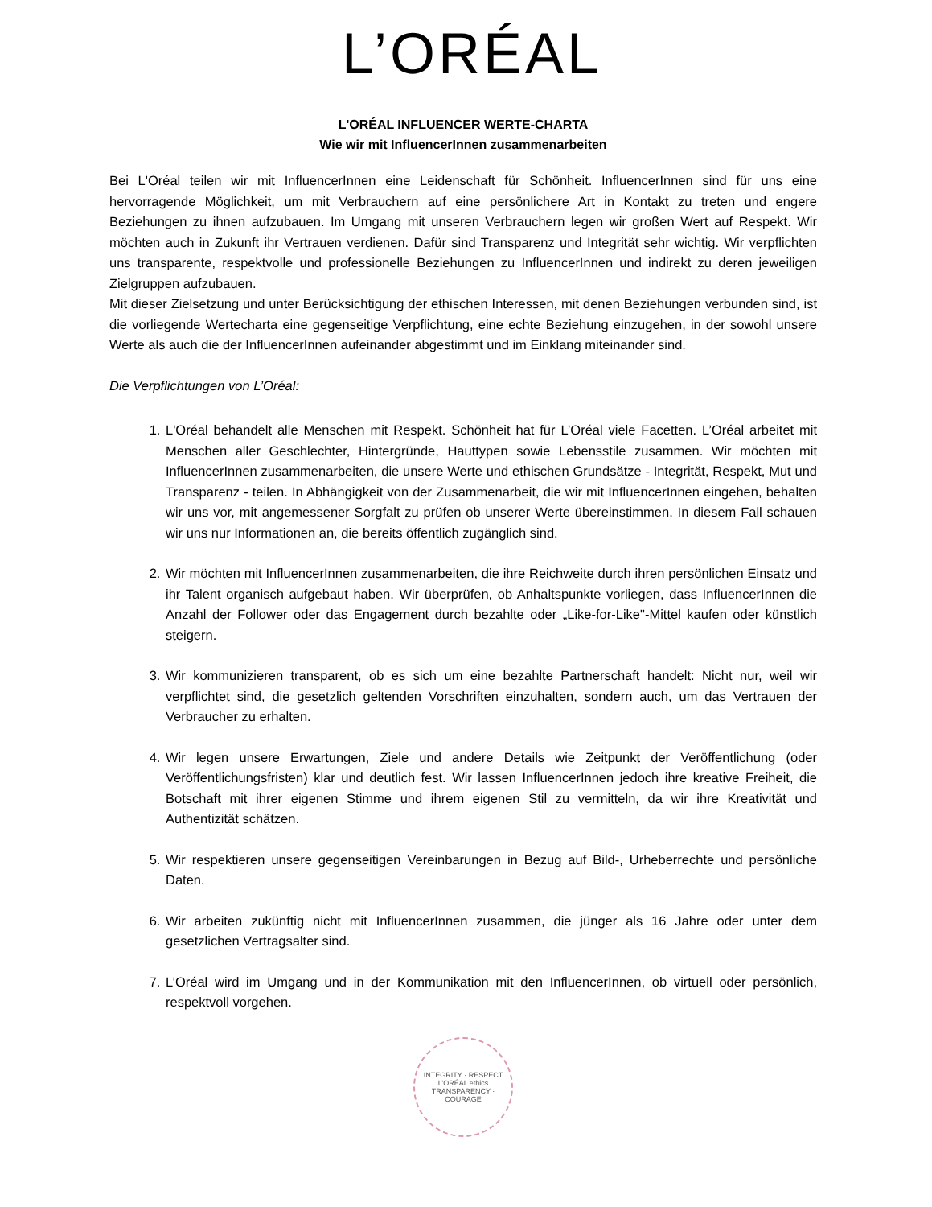L’ORÉAL
L'ORÉAL INFLUENCER WERTE-CHARTA
Wie wir mit InfluencerInnen zusammenarbeiten
Bei L'Oréal teilen wir mit InfluencerInnen eine Leidenschaft für Schönheit. InfluencerInnen sind für uns eine hervorragende Möglichkeit, um mit Verbrauchern auf eine persönlichere Art in Kontakt zu treten und engere Beziehungen zu ihnen aufzubauen. Im Umgang mit unseren Verbrauchern legen wir großen Wert auf Respekt. Wir möchten auch in Zukunft ihr Vertrauen verdienen. Dafür sind Transparenz und Integrität sehr wichtig. Wir verpflichten uns transparente, respektvolle und professionelle Beziehungen zu InfluencerInnen und indirekt zu deren jeweiligen Zielgruppen aufzubauen.
Mit dieser Zielsetzung und unter Berücksichtigung der ethischen Interessen, mit denen Beziehungen verbunden sind, ist die vorliegende Wertecharta eine gegenseitige Verpflichtung, eine echte Beziehung einzugehen, in der sowohl unsere Werte als auch die der InfluencerInnen aufeinander abgestimmt und im Einklang miteinander sind.
Die Verpflichtungen von L’Oréal:
1. L'Oréal behandelt alle Menschen mit Respekt. Schönheit hat für L’Oréal viele Facetten. L’Oréal arbeitet mit Menschen aller Geschlechter, Hintergründe, Hauttypen sowie Lebensstile zusammen. Wir möchten mit InfluencerInnen zusammenarbeiten, die unsere Werte und ethischen Grundsätze - Integrität, Respekt, Mut und Transparenz - teilen. In Abhängigkeit von der Zusammenarbeit, die wir mit InfluencerInnen eingehen, behalten wir uns vor, mit angemessener Sorgfalt zu prüfen ob unserer Werte übereinstimmen. In diesem Fall schauen wir uns nur Informationen an, die bereits öffentlich zugänglich sind.
2. Wir möchten mit InfluencerInnen zusammenarbeiten, die ihre Reichweite durch ihren persönlichen Einsatz und ihr Talent organisch aufgebaut haben. Wir überprüfen, ob Anhaltspunkte vorliegen, dass InfluencerInnen die Anzahl der Follower oder das Engagement durch bezahlte oder „Like-for-Like"-Mittel kaufen oder künstlich steigern.
3. Wir kommunizieren transparent, ob es sich um eine bezahlte Partnerschaft handelt: Nicht nur, weil wir verpflichtet sind, die gesetzlich geltenden Vorschriften einzuhalten, sondern auch, um das Vertrauen der Verbraucher zu erhalten.
4. Wir legen unsere Erwartungen, Ziele und andere Details wie Zeitpunkt der Veröffentlichung (oder Veröffentlichungsfristen) klar und deutlich fest. Wir lassen InfluencerInnen jedoch ihre kreative Freiheit, die Botschaft mit ihrer eigenen Stimme und ihrem eigenen Stil zu vermitteln, da wir ihre Kreativität und Authentizität schätzen.
5. Wir respektieren unsere gegenseitigen Vereinbarungen in Bezug auf Bild-, Urheberrechte und persönliche Daten.
6. Wir arbeiten zukünftig nicht mit InfluencerInnen zusammen, die jünger als 16 Jahre oder unter dem gesetzlichen Vertragsalter sind.
7. L’Oréal wird im Umgang und in der Kommunikation mit den InfluencerInnen, ob virtuell oder persönlich, respektvoll vorgehen.
INTEGRITY · RESPECT
L’ORÉAL ethics
TRANSPARENCY · COURAGE